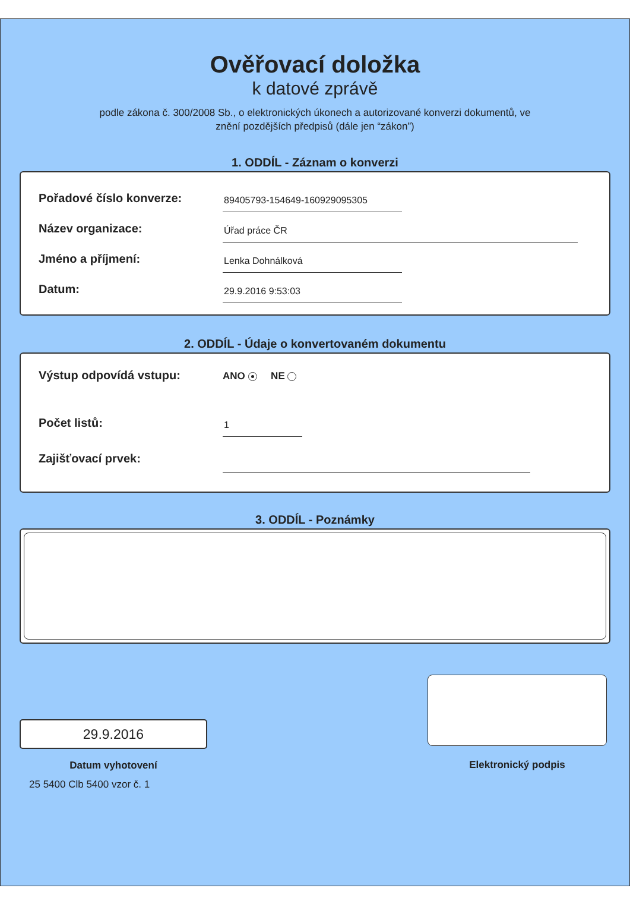Ověřovací doložka
k datové zprávě
podle zákona č. 300/2008 Sb., o elektronických úkonech a autorizované konverzi dokumentů, ve znění pozdějších předpisů (dále jen “zákon”)
1. ODDÍL - Záznam o konverzi
Pořadové číslo konverze:
89405793-154649-160929095305
Název organizace:
Úřad práce ČR
Jméno a příjmení:
Lenka Dohnálková
Datum:
29.9.2016 9:53:03
2. ODDÍL - Údaje o konvertovaném dokumentu
Výstup odpovídá vstupu:
ANO NE
Počet listů:
1
Zajišťovací prvek:
3. ODDÍL - Poznámky
29.9.2016
Datum vyhotovení
25 5400 Clb 5400 vzor č. 1
Elektronický podpis